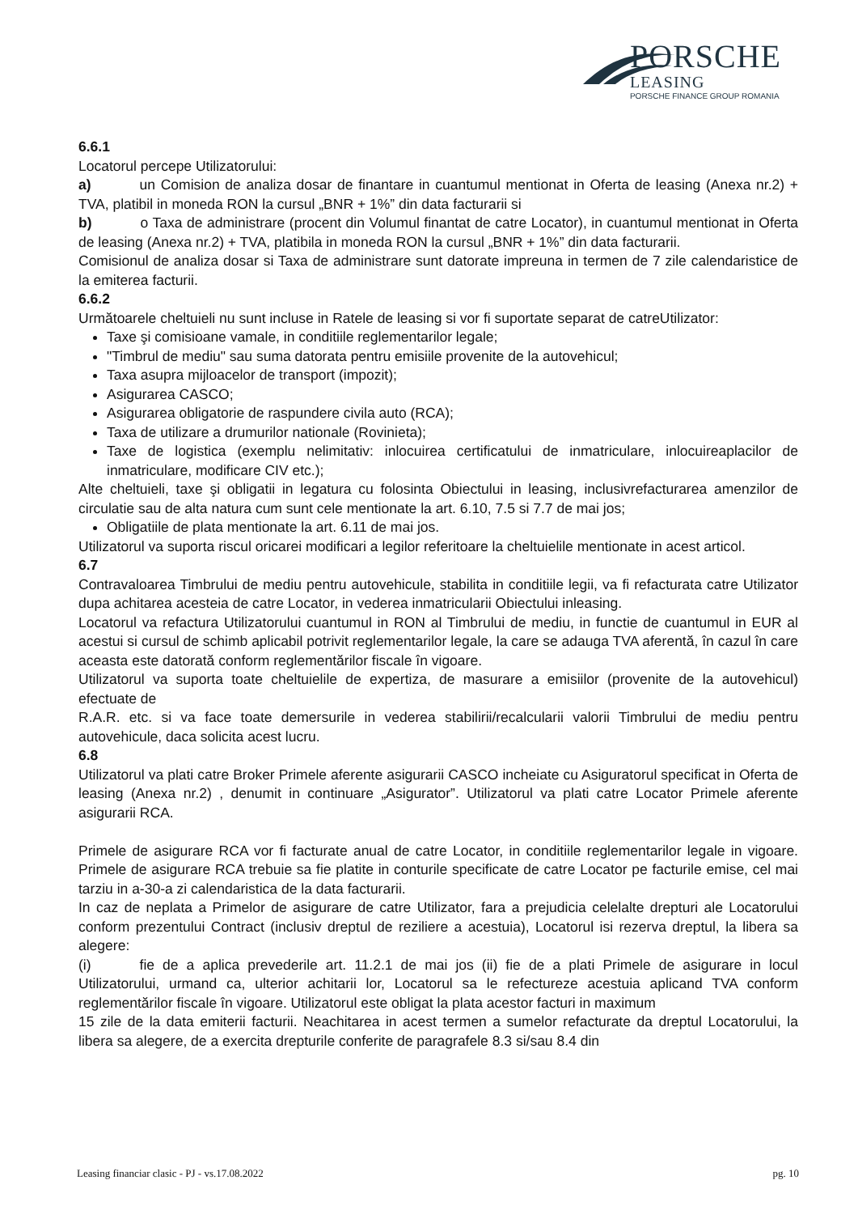PORSCHE
LEASING
PORSCHE FINANCE GROUP ROMANIA
6.6.1
Locatorul percepe Utilizatorului:
a) un Comision de analiza dosar de finantare in cuantumul mentionat in Oferta de leasing (Anexa nr.2) + TVA, platibil in moneda RON la cursul „BNR + 1%” din data facturarii si
b) o Taxa de administrare (procent din Volumul finantat de catre Locator), in cuantumul mentionat in Oferta de leasing (Anexa nr.2) + TVA, platibila in moneda RON la cursul „BNR + 1%” din data facturarii.
Comisionul de analiza dosar si Taxa de administrare sunt datorate impreuna in termen de 7 zile calendaristice de la emiterea facturii.
6.6.2
Următoarele cheltuieli nu sunt incluse in Ratele de leasing si vor fi suportate separat de catreUtilizator:
Taxe şi comisioane vamale, in conditiile reglementarilor legale;
"Timbrul de mediu" sau suma datorata pentru emisiile provenite de la autovehicul;
Taxa asupra mijloacelor de transport (impozit);
Asigurarea CASCO;
Asigurarea obligatorie de raspundere civila auto (RCA);
Taxa de utilizare a drumurilor nationale (Rovinieta);
Taxe de logistica (exemplu nelimitativ: inlocuirea certificatului de inmatriculare, inlocuireaplacilor de inmatriculare, modificare CIV etc.);
Alte cheltuieli, taxe şi obligatii in legatura cu folosinta Obiectului in leasing, inclusivrefacturarea amenzilor de circulatie sau de alta natura cum sunt cele mentionate la art. 6.10, 7.5 si 7.7 de mai jos;
Obligatiile de plata mentionate la art. 6.11 de mai jos.
Utilizatorul va suporta riscul oricarei modificari a legilor referitoare la cheltuielile mentionate in acest articol.
6.7
Contravaloarea Timbrului de mediu pentru autovehicule, stabilita in conditiile legii, va fi refacturata catre Utilizator dupa achitarea acesteia de catre Locator, in vederea inmatricularii Obiectului inleasing.
Locatorul va refactura Utilizatorului cuantumul in RON al Timbrului de mediu, in functie de cuantumul in EUR al acestui si cursul de schimb aplicabil potrivit reglementarilor legale, la care se adauga TVA aferentă, în cazul în care aceasta este datorată conform reglementărilor fiscale în vigoare.
Utilizatorul va suporta toate cheltuielile de expertiza, de masurare a emisiilor (provenite de la autovehicul) efectuate de
R.A.R. etc. si va face toate demersurile in vederea stabilirii/recalcularii valorii Timbrului de mediu pentru autovehicule, daca solicita acest lucru.
6.8
Utilizatorul va plati catre Broker Primele aferente asigurarii CASCO incheiate cu Asiguratorul specificat in Oferta de leasing (Anexa nr.2) , denumit in continuare „Asigurator”. Utilizatorul va plati catre Locator Primele aferente asigurarii RCA.
Primele de asigurare RCA vor fi facturate anual de catre Locator, in conditiile reglementarilor legale in vigoare. Primele de asigurare RCA trebuie sa fie platite in conturile specificate de catre Locator pe facturile emise, cel mai tarziu in a-30-a zi calendaristica de la data facturarii.
In caz de neplata a Primelor de asigurare de catre Utilizator, fara a prejudicia celelalte drepturi ale Locatorului conform prezentului Contract (inclusiv dreptul de reziliere a acestuia), Locatorul isi rezerva dreptul, la libera sa alegere:
(i) fie de a aplica prevederile art. 11.2.1 de mai jos (ii) fie de a plati Primele de asigurare in locul Utilizatorului, urmand ca, ulterior achitarii lor, Locatorul sa le refectureze acestuia aplicand TVA conform reglementărilor fiscale în vigoare. Utilizatorul este obligat la plata acestor facturi in maximum
15 zile de la data emiterii facturii. Neachitarea in acest termen a sumelor refacturate da dreptul Locatorului, la libera sa alegere, de a exercita drepturile conferite de paragrafele 8.3 si/sau 8.4 din
Leasing financiar clasic - PJ - vs.17.08.2022 pg. 10